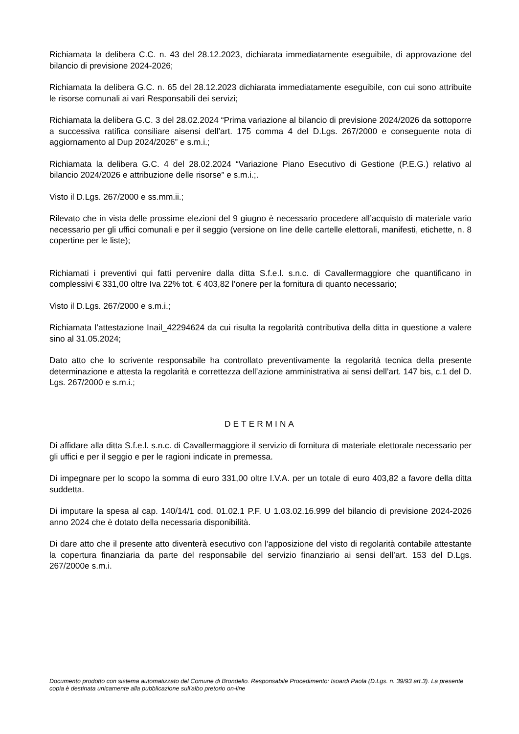Richiamata la delibera C.C. n. 43 del 28.12.2023, dichiarata immediatamente eseguibile, di approvazione del bilancio di previsione 2024-2026;
Richiamata la delibera G.C. n. 65 del 28.12.2023 dichiarata immediatamente eseguibile, con cui sono attribuite le risorse comunali ai vari Responsabili dei servizi;
Richiamata la delibera G.C. 3 del 28.02.2024 “Prima variazione al bilancio di previsione 2024/2026 da sottoporre a successiva ratifica consiliare aisensi dell’art. 175 comma 4 del D.Lgs. 267/2000 e conseguente nota di aggiornamento al Dup 2024/2026” e s.m.i.;
Richiamata la delibera G.C. 4 del 28.02.2024 “Variazione Piano Esecutivo di Gestione (P.E.G.) relativo al bilancio 2024/2026 e attribuzione delle risorse” e s.m.i.;.
Visto il D.Lgs. 267/2000 e ss.mm.ii.;
Rilevato che in vista delle prossime elezioni del 9 giugno è necessario procedere all’acquisto di materiale vario necessario per gli uffici comunali e per il seggio (versione on line delle cartelle elettorali, manifesti, etichette, n. 8 copertine per le liste);
Richiamati i preventivi qui fatti pervenire dalla ditta S.f.e.l. s.n.c. di Cavallermaggiore che quantificano in complessivi € 331,00 oltre Iva 22% tot. € 403,82 l’onere per la fornitura di quanto necessario;
Visto il D.Lgs. 267/2000 e s.m.i.;
Richiamata l’attestazione Inail_42294624 da cui risulta la regolarità contributiva della ditta in questione a valere sino al 31.05.2024;
Dato atto che lo scrivente responsabile ha controllato preventivamente la regolarità tecnica della presente determinazione e attesta la regolarità e correttezza dell’azione amministrativa ai sensi dell’art. 147 bis, c.1 del D. Lgs. 267/2000 e s.m.i.;
DETERMINA
Di affidare alla ditta S.f.e.l. s.n.c. di Cavallermaggiore il servizio di fornitura di materiale elettorale necessario per gli uffici e per il seggio e per le ragioni indicate in premessa.
Di impegnare per lo scopo la somma di euro 331,00 oltre I.V.A. per un totale di euro 403,82 a favore della ditta suddetta.
Di imputare la spesa al cap. 140/14/1 cod. 01.02.1 P.F. U 1.03.02.16.999 del bilancio di previsione 2024-2026 anno 2024 che è dotato della necessaria disponibilità.
Di dare atto che il presente atto diventerà esecutivo con l’apposizione del visto di regolarità contabile attestante la copertura finanziaria da parte del responsabile del servizio finanziario ai sensi dell’art. 153 del D.Lgs. 267/2000e s.m.i.
Documento prodotto con sistema automatizzato del Comune di Brondello. Responsabile Procedimento: Isoardi Paola (D.Lgs. n. 39/93 art.3). La presente copia è destinata unicamente alla pubblicazione sull'albo pretorio on-line